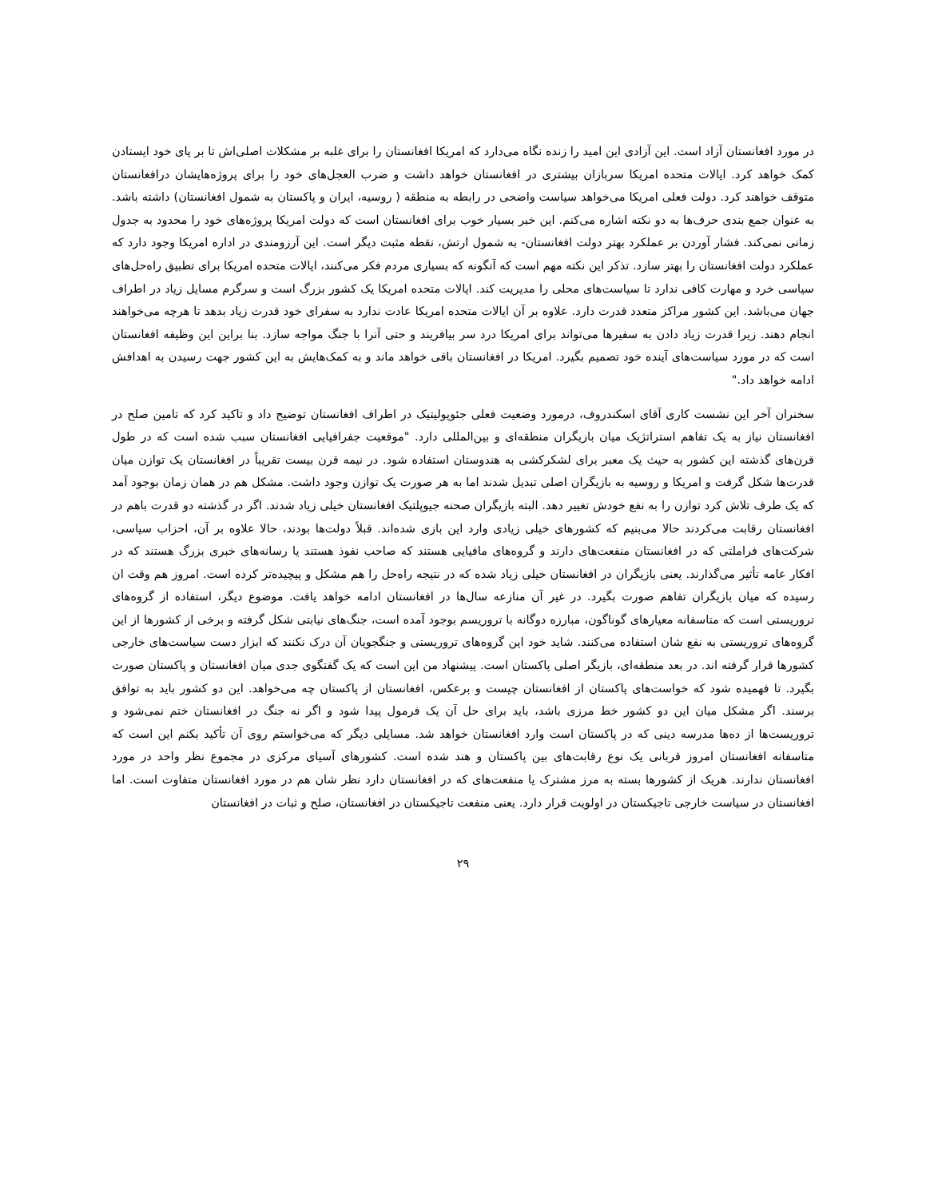در مورد افغانستان آزاد است. این آزادی این امید را زنده نگاه می‌دارد که امریکا افغانستان را برای غلبه بر مشکلات اصلی‌اش تا بر پای خود ایستادن کمک خواهد کرد. ایالات متحده امریکا سربازان بیشتری در افغانستان خواهد داشت و ضرب العجل‌های خود را برای پروژه‌هایشان درافغانستان متوقف خواهند کرد. دولت فعلی امریکا می‌خواهد سیاست واضحی در رابطه به منطقه ( روسیه، ایران و پاکستان به شمول افغانستان) داشته باشد. به عنوان جمع بندی حرف‌ها به دو نکته اشاره می‌کنم. این خبر بسیار خوب برای افغانستان است که دولت امریکا پروژه‌های خود را محدود به جدول زمانی نمی‌کند. فشار آوردن بر عملکرد بهتر دولت افغانستان- به شمول ارتش، نقطه مثبت دیگر است. این آرزومندی در اداره امریکا وجود دارد که عملکرد دولت افغانستان را بهتر سازد. تذکر این نکته مهم است که آنگونه که بسیاری مردم فکر می‌کنند، ایالات متحده امریکا برای تطبیق راه‌حل‌های سیاسی خرد و مهارت کافی ندارد تا سیاست‌های محلی را مدیریت کند. ایالات متحده امریکا یک کشور بزرگ است و سرگرم مسایل زیاد در اطراف جهان می‌باشد. این کشور مراکز متعدد قدرت دارد. علاوه بر آن ایالات متحده امریکا عادت ندارد به سفرای خود قدرت زیاد بدهد تا هرچه می‌خواهند انجام دهند. زیرا قدرت زیاد دادن به سفیرها می‌تواند برای امریکا درد سر بیافریند و حتی آنرا با جنگ مواجه سازد. بنا براین این وظیفه افغانستان است که در مورد سیاست‌های آینده خود تصمیم بگیرد. امریکا در افغانستان باقی خواهد ماند و به کمک‌هایش به این کشور جهت رسیدن به اهدافش ادامه خواهد داد."
سخنران آخر این نشست کاری آقای اسکندروف، درمورد وضعیت فعلی جئوپولیتیک در اطراف افغانستان توضیح داد و تاکید کرد که تامین صلح در افغانستان نیاز به یک تفاهم استراتژیک میان بازیگران منطقه‌ای و بین‌المللی دارد. "موقعیت جفرافیایی افغانستان سبب شده است که در طول قرن‌های گذشته این کشور به حیث یک معبر برای لشکرکشی به هندوستان استفاده شود. در نیمه قرن بیست تقریباً در افغانستان یک توازن میان قدرت‌ها شکل گرفت و امریکا و روسیه به بازیگران اصلی تبدیل شدند اما به هر صورت یک توازن وجود داشت. مشکل هم در همان زمان بوجود آمد که یک طرف تلاش کرد توازن را به نفع خودش تغییر دهد. البته بازیگران صحنه جیوپلتیک افغانستان خیلی زیاد شدند. اگر در گذشته دو قدرت باهم در افغانستان رقابت می‌کردند حالا می‌بنیم که کشورهای خیلی زیادی وارد این بازی شده‌اند. قبلاً دولت‌ها بودند، حالا علاوه بر آن، احزاب سیاسی، شرکت‌های فراملتی که در افغانستان منفعت‌های دارند و گروه‌های مافیایی هستند که صاحب نفوذ هستند یا رسانه‌های خبری بزرگ هستند که در افکار عامه تأثیر می‌گذارند. یعنی بازیگران در افغانستان خیلی زیاد شده که در نتیجه راه‌حل را هم مشکل و پیچیده‌تر کرده است. امروز هم وقت ان رسیده که میان بازیگران تفاهم صورت بگیرد. در غیر آن منازعه سال‌ها در افغانستان ادامه خواهد یافت. موضوع دیگر، استفاده از گروه‌های تروریستی است که متاسفانه معیارهای گوناگون، مبارزه دوگانه با تروریسم بوجود آمده است، جنگ‌های نیابتی شکل گرفته و برخی از کشورها از این گروه‌های تروریستی به نفع شان استفاده می‌کنند. شاید خود این گروه‌های تروریستی و جنگجویان آن درک نکنند که ابزار دست سیاست‌های خارجی کشورها قرار گرفته اند. در بعد منطقه‌ای، بازیگر اصلی پاکستان است. پیشنهاد من این است که یک گفتگوی جدی میان افغانستان و پاکستان صورت بگیرد. تا فهمیده شود که خواست‌های پاکستان از افغانستان چیست و برعکس، افغانستان از پاکستان چه می‌خواهد. این دو کشور باید به توافق برسند. اگر مشکل میان این دو کشور خط مرزی باشد، باید برای حل آن یک فرمول پیدا شود و اگر نه جنگ در افغانستان ختم نمی‌شود و تروریست‌ها از ده‌ها مدرسه دینی که در پاکستان است وارد افغانستان خواهد شد. مسایلی دیگر که می‌خواستم روی آن تأکید بکنم این است که متاسفانه افغانستان امروز قربانی یک نوع رقابت‌های بین پاکستان و هند شده است. کشورهای آسیای مرکزی در مجموع نظر واحد در مورد افغانستان ندارند. هریک از کشورها بسته به مرز مشترک یا منفعت‌های که در افغانستان دارد نظر شان هم در مورد افغانستان متفاوت است. اما افغانستان در سیاست خارجی تاجیکستان در اولویت قرار دارد. یعنی منفعت تاجیکستان در افغانستان، صلح و ثبات در افغانستان
۲۹